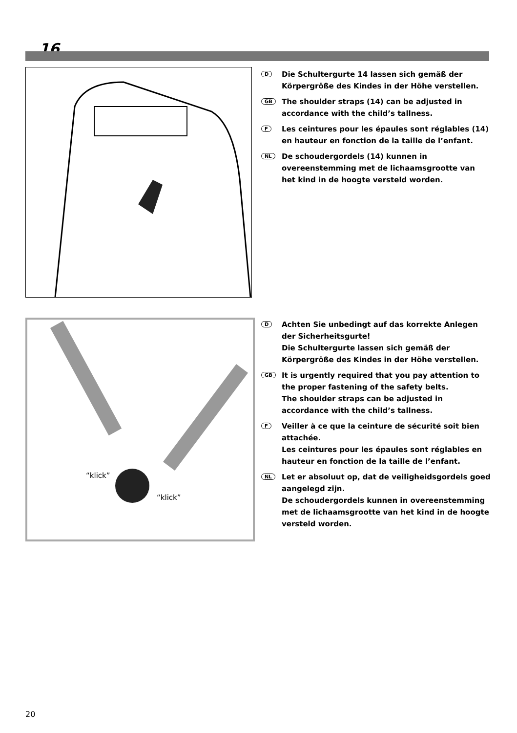16
D
Die Schultergurte 14 lassen sich gemäß der Körpergröße des Kindes in der Höhe verstellen.
GB
The shoulder straps (14) can be adjusted in accordance with the child’s tallness.
F
Les ceintures pour les épaules sont réglables (14) en hauteur en fonction de la taille de l’enfant.
NL
De schoudergordels (14) kunnen in overeenstemming met de lichaamsgrootte van het kind in de hoogte versteld worden.
“klick”
“klick”
D
Achten Sie unbedingt auf das korrekte Anlegen der Sicherheitsgurte!
Die Schultergurte lassen sich gemäß der Körpergröße des Kindes in der Höhe verstellen.
GB
It is urgently required that you pay attention to the proper fastening of the safety belts.
The shoulder straps can be adjusted in accordance with the child’s tallness.
F
Veiller à ce que la ceinture de sécurité soit bien attachée.
Les ceintures pour les épaules sont réglables en hauteur en fonction de la taille de l’enfant.
NL
Let er absoluut op, dat de veiligheidsgordels goed aangelegd zijn.
De schoudergordels kunnen in overeenstemming met de lichaamsgrootte van het kind in de hoogte versteld worden.
20